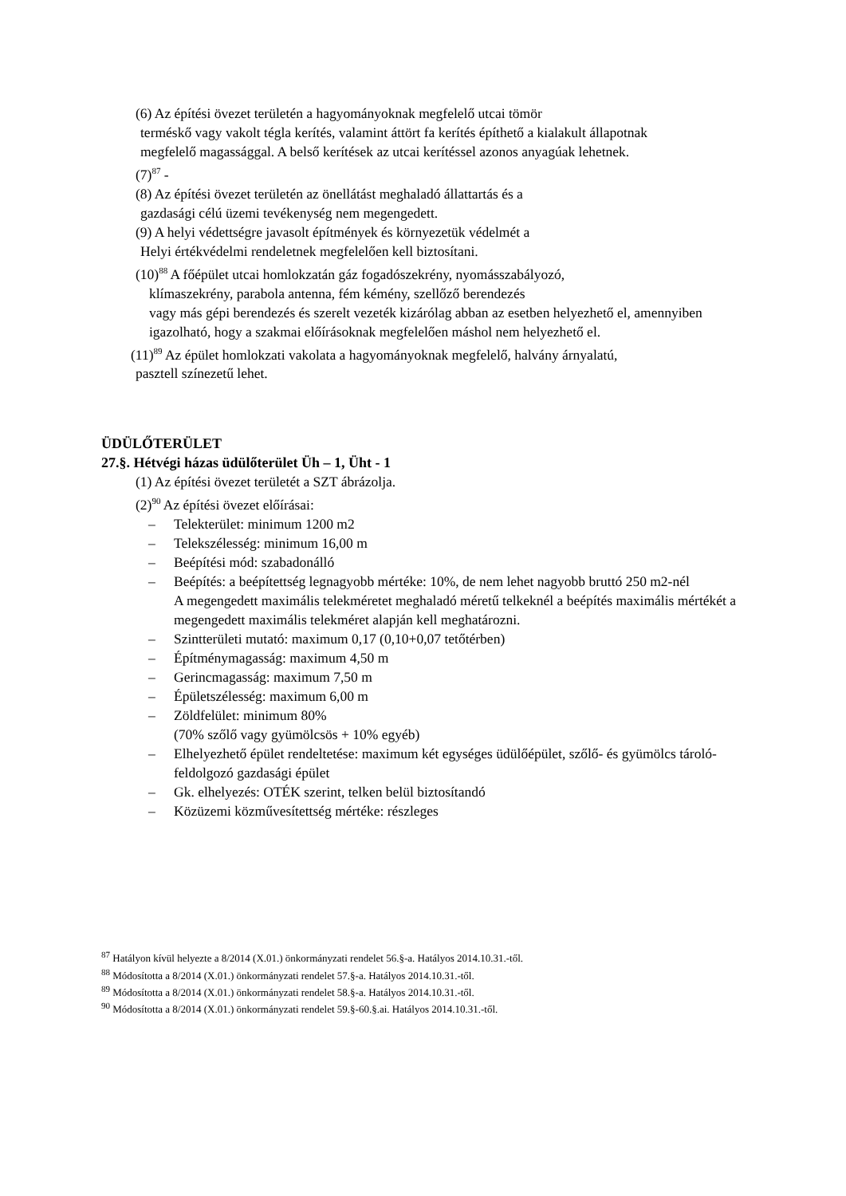(6) Az építési övezet területén a hagyományoknak megfelelő utcai tömör
terméskő vagy vakolt tégla kerítés, valamint áttört fa kerítés építhető a kialakult állapotnak megfelelő magassággal. A belső kerítések az utcai kerítéssel azonos anyagúak lehetnek.
(7)<sup>87</sup> -
(8) Az építési övezet területén az önellátást meghaladó állattartás és a
gazdasági célú üzemi tevékenység nem megengedett.
(9) A helyi védettségre javasolt építmények és környezetük védelmét a
Helyi értékvédelmi rendeletnek megfelelően kell biztosítani.
(10)<sup>88</sup> A főépület utcai homlokzatán gáz fogadószekrény, nyomásszabályozó,
klímaszekrény, parabola antenna, fém kémény, szellőző berendezés
vagy más gépi berendezés és szerelt vezeték kizárólag abban az esetben helyezhető el, amennyiben igazolható, hogy a szakmai előírásoknak megfelelően máshol nem helyezhető el.
(11)<sup>89</sup> Az épület homlokzati vakolata a hagyományoknak megfelelő, halvány árnyalatú,
pasztell színezetű lehet.
ÜDÜLŐTERÜLET
27.§. Hétvégi házas üdülőterület Üh – 1, Üht - 1
(1) Az építési övezet területét a SZT ábrázolja.
(2)<sup>90</sup> Az építési övezet előírásai:
– Telekterület: minimum 1200 m2
– Telekszélesség: minimum 16,00 m
– Beépítési mód: szabadonálló
– Beépítés: a beépítettség legnagyobb mértéke: 10%, de nem lehet nagyobb bruttó 250 m2-nél
A megengedett maximális telekméretet meghaladó méretű telkeknél a beépítés maximális mértékét a megengedett maximális telekméret alapján kell meghatározni.
– Szintterületi mutató: maximum 0,17 (0,10+0,07 tetőtérben)
– Építménymagasság: maximum 4,50 m
– Gerincmagasság: maximum 7,50 m
– Épületszélesség: maximum 6,00 m
– Zöldfelület: minimum 80%
(70% szőlő vagy gyümölcsös + 10% egyéb)
– Elhelyezhető épület rendeltetése: maximum két egységes üdülőépület, szőlő- és gyümölcs tároló-feldolgozó gazdasági épület
– Gk. elhelyezés: OTÉK szerint, telken belül biztosítandó
– Közüzemi közművesítettség mértéke: részleges
<sup>87</sup> Hatályon kívül helyezte a 8/2014 (X.01.) önkormányzati rendelet 56.§-a. Hatályos 2014.10.31.-től.
<sup>88</sup> Módosította a 8/2014 (X.01.) önkormányzati rendelet 57.§-a. Hatályos 2014.10.31.-től.
<sup>89</sup> Módosította a 8/2014 (X.01.) önkormányzati rendelet 58.§-a. Hatályos 2014.10.31.-től.
<sup>90</sup> Módosította a 8/2014 (X.01.) önkormányzati rendelet 59.§-60.§.ai. Hatályos 2014.10.31.-től.